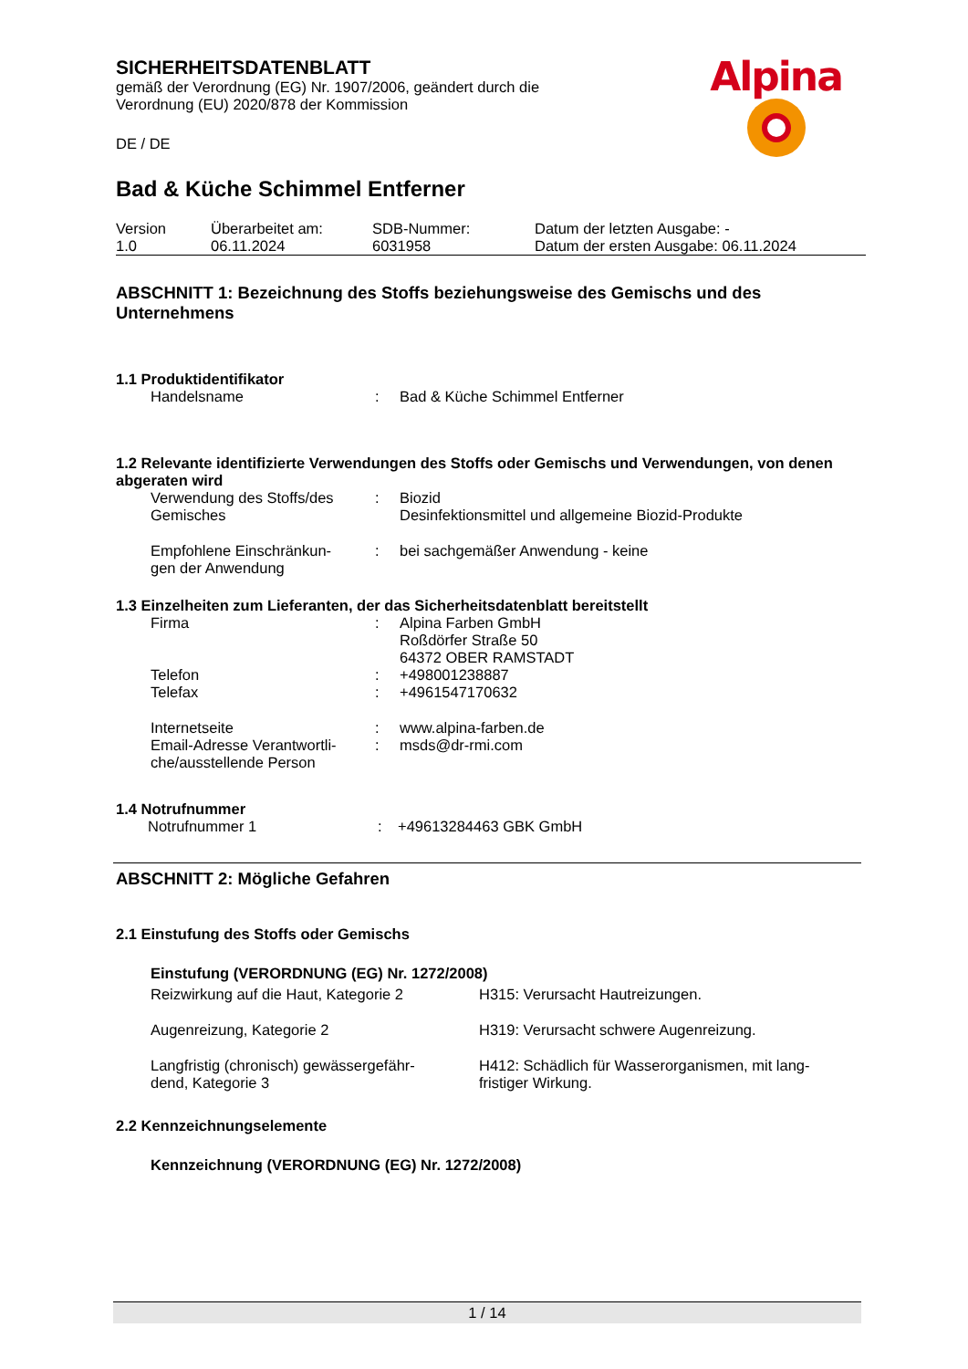Alpina
SICHERHEITSDATENBLATT
gemäß der Verordnung (EG) Nr. 1907/2006, geändert durch die
Verordnung (EU) 2020/878 der Kommission
DE / DE
Bad & Küche Schimmel Entferner
| Version 1.0 | Überarbeitet am: 06.11.2024 | SDB-Nummer: 6031958 | Datum der letzten Ausgabe: - Datum der ersten Ausgabe: 06.11.2024 |
ABSCHNITT 1: Bezeichnung des Stoffs beziehungsweise des Gemischs und des Unternehmens
1.1 Produktidentifikator
| Handelsname | : | Bad & Küche Schimmel Entferner |
1.2 Relevante identifizierte Verwendungen des Stoffs oder Gemischs und Verwendungen, von denen abgeraten wird
| Verwendung des Stoffs/des Gemisches | : | Biozid Desinfektionsmittel und allgemeine Biozid-Produkte |
| Empfohlene Einschränkun- gen der Anwendung | : | bei sachgemäßer Anwendung - keine |
1.3 Einzelheiten zum Lieferanten, der das Sicherheitsdatenblatt bereitstellt
| Firma | : | Alpina Farben GmbH Roßdörfer Straße 50 64372 OBER RAMSTADT |
| Telefon | : | +498001238887 |
| Telefax | : | +4961547170632 |
| Internetseite | : | www.alpina-farben.de |
| Email-Adresse Verantwortli- che/ausstellende Person | : | msds@dr-rmi.com |
1.4 Notrufnummer
| Notrufnummer 1 | : | +49613284463 GBK GmbH |
ABSCHNITT 2: Mögliche Gefahren
2.1 Einstufung des Stoffs oder Gemischs
Einstufung (VERORDNUNG (EG) Nr. 1272/2008)
| Reizwirkung auf die Haut, Kategorie 2 | H315: Verursacht Hautreizungen. |
| Augenreizung, Kategorie 2 | H319: Verursacht schwere Augenreizung. |
| Langfristig (chronisch) gewässergefähr- dend, Kategorie 3 | H412: Schädlich für Wasserorganismen, mit lang- fristiger Wirkung. |
2.2 Kennzeichnungselemente
Kennzeichnung (VERORDNUNG (EG) Nr. 1272/2008)
1 / 14